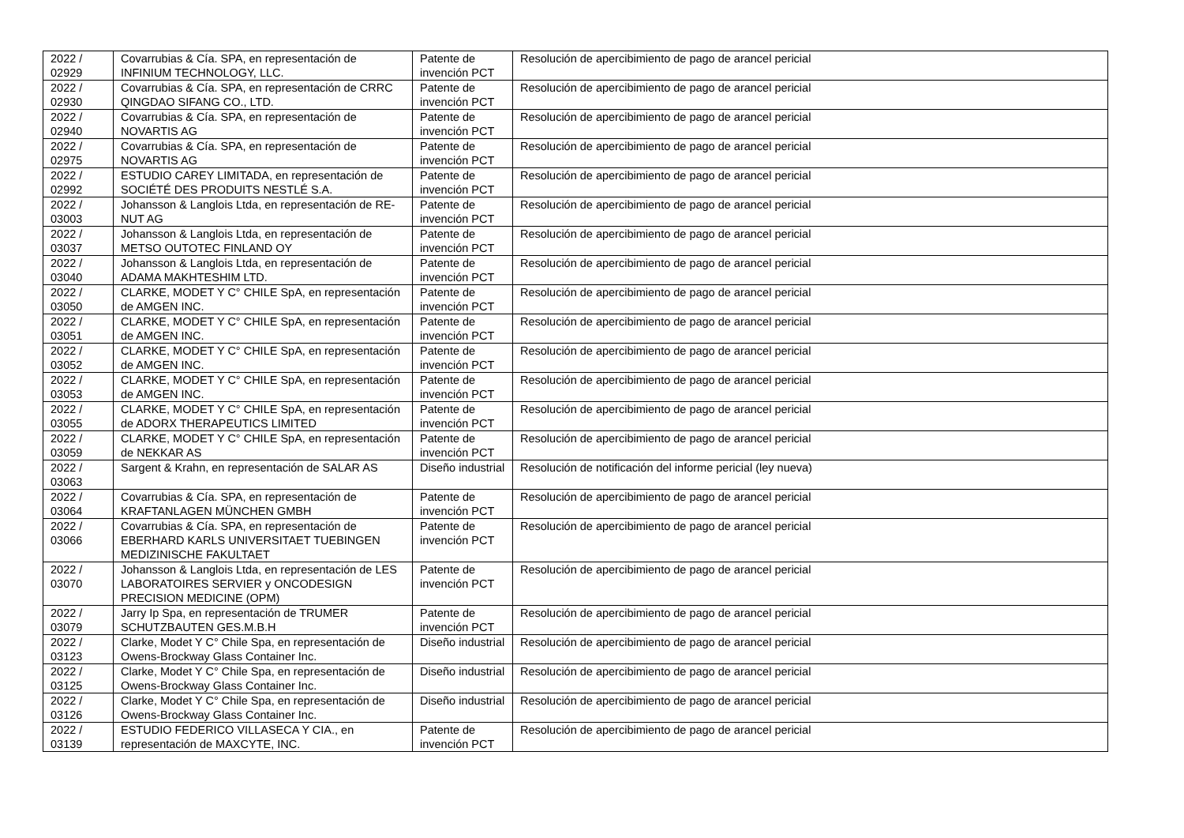| 2022 / 02929 | Covarrubias & Cía. SPA, en representación de INFINIUM TECHNOLOGY, LLC. | Patente de invención PCT | Resolución de apercibimiento de pago de arancel pericial |
| 2022 / 02930 | Covarrubias & Cía. SPA, en representación de CRRC QINGDAO SIFANG CO., LTD. | Patente de invención PCT | Resolución de apercibimiento de pago de arancel pericial |
| 2022 / 02940 | Covarrubias & Cía. SPA, en representación de NOVARTIS AG | Patente de invención PCT | Resolución de apercibimiento de pago de arancel pericial |
| 2022 / 02975 | Covarrubias & Cía. SPA, en representación de NOVARTIS AG | Patente de invención PCT | Resolución de apercibimiento de pago de arancel pericial |
| 2022 / 02992 | ESTUDIO CAREY LIMITADA, en representación de SOCIÉTÉ DES PRODUITS NESTLÉ S.A. | Patente de invención PCT | Resolución de apercibimiento de pago de arancel pericial |
| 2022 / 03003 | Johansson & Langlois Ltda, en representación de RE-NUT AG | Patente de invención PCT | Resolución de apercibimiento de pago de arancel pericial |
| 2022 / 03037 | Johansson & Langlois Ltda, en representación de METSO OUTOTEC FINLAND OY | Patente de invención PCT | Resolución de apercibimiento de pago de arancel pericial |
| 2022 / 03040 | Johansson & Langlois Ltda, en representación de ADAMA MAKHTESHIM LTD. | Patente de invención PCT | Resolución de apercibimiento de pago de arancel pericial |
| 2022 / 03050 | CLARKE, MODET Y C° CHILE SpA, en representación de AMGEN INC. | Patente de invención PCT | Resolución de apercibimiento de pago de arancel pericial |
| 2022 / 03051 | CLARKE, MODET Y C° CHILE SpA, en representación de AMGEN INC. | Patente de invención PCT | Resolución de apercibimiento de pago de arancel pericial |
| 2022 / 03052 | CLARKE, MODET Y C° CHILE SpA, en representación de AMGEN INC. | Patente de invención PCT | Resolución de apercibimiento de pago de arancel pericial |
| 2022 / 03053 | CLARKE, MODET Y C° CHILE SpA, en representación de AMGEN INC. | Patente de invención PCT | Resolución de apercibimiento de pago de arancel pericial |
| 2022 / 03055 | CLARKE, MODET Y C° CHILE SpA, en representación de ADORX THERAPEUTICS LIMITED | Patente de invención PCT | Resolución de apercibimiento de pago de arancel pericial |
| 2022 / 03059 | CLARKE, MODET Y C° CHILE SpA, en representación de NEKKAR AS | Patente de invención PCT | Resolución de apercibimiento de pago de arancel pericial |
| 2022 / 03063 | Sargent & Krahn, en representación de SALAR AS | Diseño industrial | Resolución de notificación del informe pericial (ley nueva) |
| 2022 / 03064 | Covarrubias & Cía. SPA, en representación de KRAFTANLAGEN MÜNCHEN GMBH | Patente de invención PCT | Resolución de apercibimiento de pago de arancel pericial |
| 2022 / 03066 | Covarrubias & Cía. SPA, en representación de EBERHARD KARLS UNIVERSITAET TUEBINGEN MEDIZINISCHE FAKULTAET | Patente de invención PCT | Resolución de apercibimiento de pago de arancel pericial |
| 2022 / 03070 | Johansson & Langlois Ltda, en representación de LES LABORATOIRES SERVIER y ONCODESIGN PRECISION MEDICINE (OPM) | Patente de invención PCT | Resolución de apercibimiento de pago de arancel pericial |
| 2022 / 03079 | Jarry Ip Spa, en representación de TRUMER SCHUTZBAUTEN GES.M.B.H | Patente de invención PCT | Resolución de apercibimiento de pago de arancel pericial |
| 2022 / 03123 | Clarke, Modet Y C° Chile Spa, en representación de Owens-Brockway Glass Container Inc. | Diseño industrial | Resolución de apercibimiento de pago de arancel pericial |
| 2022 / 03125 | Clarke, Modet Y C° Chile Spa, en representación de Owens-Brockway Glass Container Inc. | Diseño industrial | Resolución de apercibimiento de pago de arancel pericial |
| 2022 / 03126 | Clarke, Modet Y C° Chile Spa, en representación de Owens-Brockway Glass Container Inc. | Diseño industrial | Resolución de apercibimiento de pago de arancel pericial |
| 2022 / 03139 | ESTUDIO FEDERICO VILLASECA Y CIA., en representación de MAXCYTE, INC. | Patente de invención PCT | Resolución de apercibimiento de pago de arancel pericial |